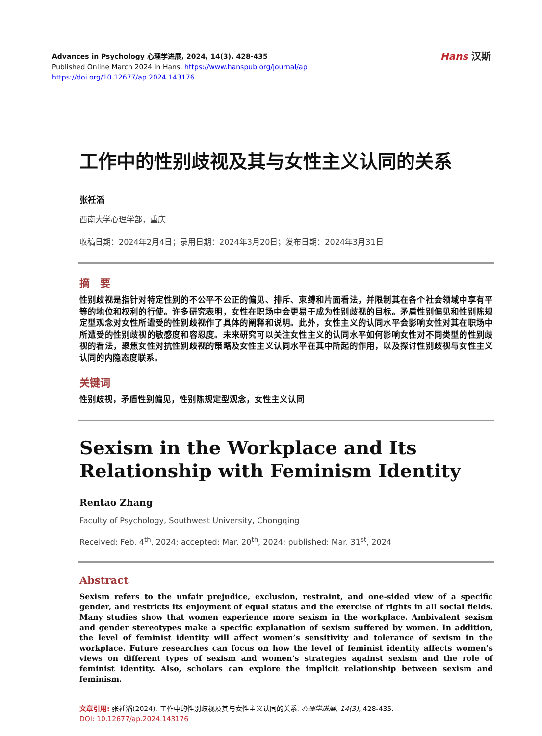Advances in Psychology 心理学进展, 2024, 14(3), 428-435
Published Online March 2024 in Hans. https://www.hanspub.org/journal/ap
https://doi.org/10.12677/ap.2024.143176
Hans 汉斯
工作中的性别歧视及其与女性主义认同的关系
张衽滔
西南大学心理学部，重庆
收稿日期：2024年2月4日；录用日期：2024年3月20日；发布日期：2024年3月31日
摘　要
性别歧视是指针对特定性别的不公平不公正的偏见、排斥、束缚和片面看法，并限制其在各个社会领域中享有平等的地位和权利的行使。许多研究表明，女性在职场中会更易于成为性别歧视的目标。矛盾性别偏见和性别陈规定型观念对女性所遭受的性别歧视作了具体的阐释和说明。此外，女性主义的认同水平会影响女性对其在职场中所遭受的性别歧视的敏感度和容忍度。未来研究可以关注女性主义的认同水平如何影响女性对不同类型的性别歧视的看法，聚焦女性对抗性别歧视的策略及女性主义认同水平在其中所起的作用，以及探讨性别歧视与女性主义认同的内隐态度联系。
关键词
性别歧视，矛盾性别偏见，性别陈规定型观念，女性主义认同
Sexism in the Workplace and Its Relationship with Feminism Identity
Rentao Zhang
Faculty of Psychology, Southwest University, Chongqing
Received: Feb. 4<sup>th</sup>, 2024; accepted: Mar. 20<sup>th</sup>, 2024; published: Mar. 31<sup>st</sup>, 2024
Abstract
Sexism refers to the unfair prejudice, exclusion, restraint, and one-sided view of a specific gender, and restricts its enjoyment of equal status and the exercise of rights in all social fields. Many studies show that women experience more sexism in the workplace. Ambivalent sexism and gender stereotypes make a specific explanation of sexism suffered by women. In addition, the level of feminist identity will affect women’s sensitivity and tolerance of sexism in the workplace. Future researches can focus on how the level of feminist identity affects women’s views on different types of sexism and women’s strategies against sexism and the role of feminist identity. Also, scholars can explore the implicit relationship between sexism and feminism.
文章引用: 张衽滔(2024). 工作中的性别歧视及其与女性主义认同的关系. 心理学进展, 14(3), 428-435.
DOI: 10.12677/ap.2024.143176